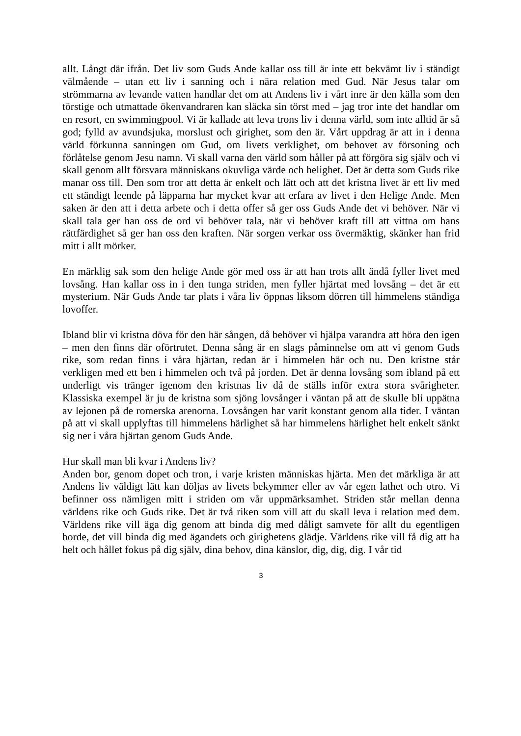allt. Långt där ifrån. Det liv som Guds Ande kallar oss till är inte ett bekvämt liv i ständigt välmående – utan ett liv i sanning och i nära relation med Gud. När Jesus talar om strömmarna av levande vatten handlar det om att Andens liv i vårt inre är den källa som den törstige och utmattade ökenvandraren kan släcka sin törst med – jag tror inte det handlar om en resort, en swimmingpool. Vi är kallade att leva trons liv i denna värld, som inte alltid är så god; fylld av avundsjuka, morslust och girighet, som den är. Vårt uppdrag är att in i denna värld förkunna sanningen om Gud, om livets verklighet, om behovet av försoning och förlåtelse genom Jesu namn. Vi skall varna den värld som håller på att förgöra sig själv och vi skall genom allt försvara människans okuvliga värde och helighet. Det är detta som Guds rike manar oss till. Den som tror att detta är enkelt och lätt och att det kristna livet är ett liv med ett ständigt leende på läpparna har mycket kvar att erfara av livet i den Helige Ande. Men saken är den att i detta arbete och i detta offer så ger oss Guds Ande det vi behöver. När vi skall tala ger han oss de ord vi behöver tala, när vi behöver kraft till att vittna om hans rättfärdighet så ger han oss den kraften. När sorgen verkar oss övermäktig, skänker han frid mitt i allt mörker.
En märklig sak som den helige Ande gör med oss är att han trots allt ändå fyller livet med lovsång. Han kallar oss in i den tunga striden, men fyller hjärtat med lovsång – det är ett mysterium. När Guds Ande tar plats i våra liv öppnas liksom dörren till himmelens ständiga lovoffer.
Ibland blir vi kristna döva för den här sången, då behöver vi hjälpa varandra att höra den igen – men den finns där oförtrutet. Denna sång är en slags påminnelse om att vi genom Guds rike, som redan finns i våra hjärtan, redan är i himmelen här och nu. Den kristne står verkligen med ett ben i himmelen och två på jorden. Det är denna lovsång som ibland på ett underligt vis tränger igenom den kristnas liv då de ställs inför extra stora svårigheter. Klassiska exempel är ju de kristna som sjöng lovsånger i väntan på att de skulle bli uppätna av lejonen på de romerska arenorna. Lovsången har varit konstant genom alla tider. I väntan på att vi skall upplyftas till himmelens härlighet så har himmelens härlighet helt enkelt sänkt sig ner i våra hjärtan genom Guds Ande.
Hur skall man bli kvar i Andens liv?
Anden bor, genom dopet och tron, i varje kristen människas hjärta. Men det märkliga är att Andens liv väldigt lätt kan döljas av livets bekymmer eller av vår egen lathet och otro. Vi befinner oss nämligen mitt i striden om vår uppmärksamhet. Striden står mellan denna världens rike och Guds rike. Det är två riken som vill att du skall leva i relation med dem. Världens rike vill äga dig genom att binda dig med dåligt samvete för allt du egentligen borde, det vill binda dig med ägandets och girighetens glädje. Världens rike vill få dig att ha helt och hållet fokus på dig själv, dina behov, dina känslor, dig, dig, dig. I vår tid
3